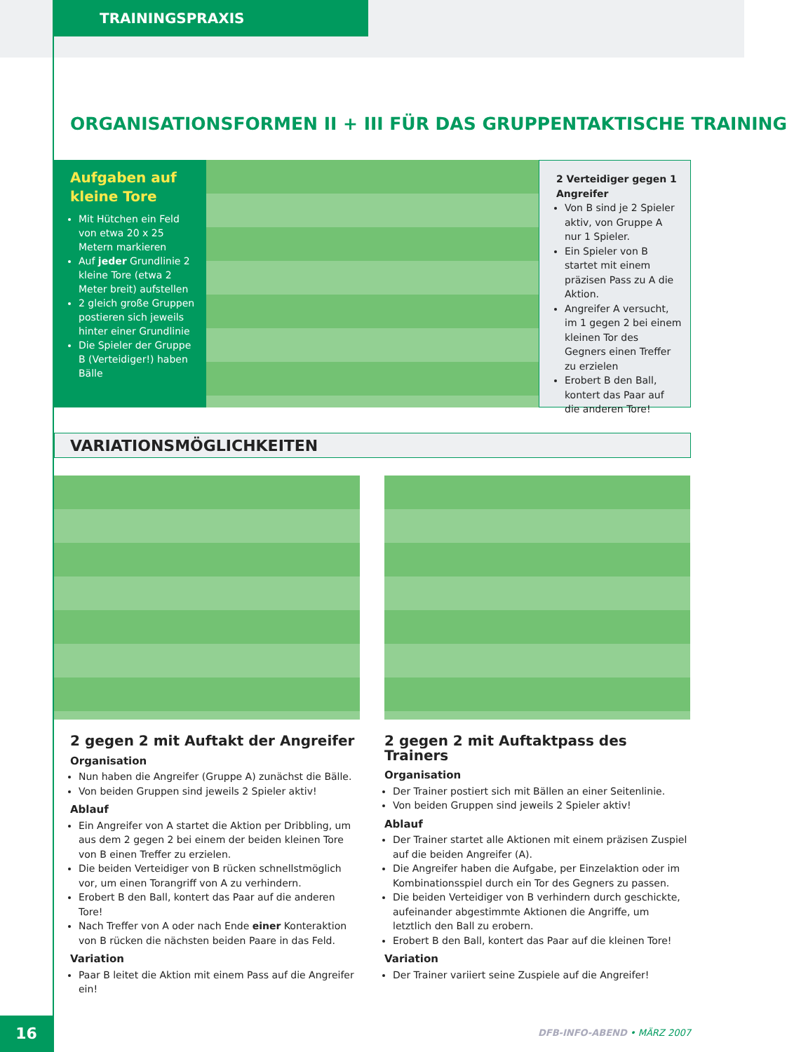TRAININGSPRAXIS
ORGANISATIONSFORMEN II + III FÜR DAS GRUPPENTAKTISCHE TRAINING
Aufgaben auf kleine Tore
Mit Hütchen ein Feld von etwa 20 x 25 Metern markieren
Auf jeder Grundlinie 2 kleine Tore (etwa 2 Meter breit) aufstellen
2 gleich große Gruppen postieren sich jeweils hinter einer Grundlinie
Die Spieler der Gruppe B (Verteidiger!) haben Bälle
2 Verteidiger gegen 1 Angreifer
Von B sind je 2 Spieler aktiv, von Gruppe A nur 1 Spieler.
Ein Spieler von B startet mit einem präzisen Pass zu A die Aktion.
Angreifer A versucht, im 1 gegen 2 bei einem kleinen Tor des Gegners einen Treffer zu erzielen
Erobert B den Ball, kontert das Paar auf die anderen Tore!
VARIATIONSMÖGLICHKEITEN
2 gegen 2 mit Auftakt der Angreifer
Organisation
Nun haben die Angreifer (Gruppe A) zunächst die Bälle.
Von beiden Gruppen sind jeweils 2 Spieler aktiv!
Ablauf
Ein Angreifer von A startet die Aktion per Dribbling, um aus dem 2 gegen 2 bei einem der beiden kleinen Tore von B einen Treffer zu erzielen.
Die beiden Verteidiger von B rücken schnellstmöglich vor, um einen Torangriff von A zu verhindern.
Erobert B den Ball, kontert das Paar auf die anderen Tore!
Nach Treffer von A oder nach Ende einer Konteraktion von B rücken die nächsten beiden Paare in das Feld.
Variation
Paar B leitet die Aktion mit einem Pass auf die Angreifer ein!
2 gegen 2 mit Auftaktpass des Trainers
Organisation
Der Trainer postiert sich mit Bällen an einer Seitenlinie.
Von beiden Gruppen sind jeweils 2 Spieler aktiv!
Ablauf
Der Trainer startet alle Aktionen mit einem präzisen Zuspiel auf die beiden Angreifer (A).
Die Angreifer haben die Aufgabe, per Einzelaktion oder im Kombinationsspiel durch ein Tor des Gegners zu passen.
Die beiden Verteidiger von B verhindern durch geschickte, aufeinander abgestimmte Aktionen die Angriffe, um letztlich den Ball zu erobern.
Erobert B den Ball, kontert das Paar auf die kleinen Tore!
Variation
Der Trainer variiert seine Zuspiele auf die Angreifer!
16 DFB-INFO-ABEND • MÄRZ 2007